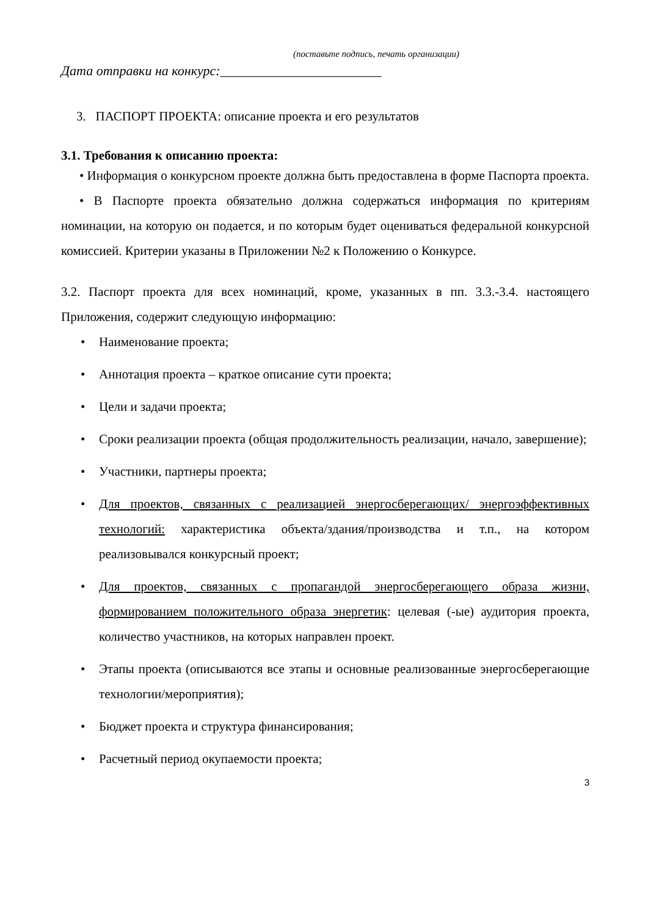(поставьте подпись, печать организации)
Дата отправки на конкурс:________________________
3. ПАСПОРТ ПРОЕКТА: описание проекта и его результатов
3.1. Требования к описанию проекта:
• Информация о конкурсном проекте должна быть предоставлена в форме Паспорта проекта.
• В Паспорте проекта обязательно должна содержаться информация по критериям номинации, на которую он подается, и по которым будет оцениваться федеральной конкурсной комиссией. Критерии указаны в Приложении №2 к Положению о Конкурсе.
3.2. Паспорт проекта для всех номинаций, кроме, указанных в пп. 3.3.-3.4. настоящего Приложения, содержит следующую информацию:
• Наименование проекта;
• Аннотация проекта – краткое описание сути проекта;
• Цели и задачи проекта;
• Сроки реализации проекта (общая продолжительность реализации, начало, завершение);
• Участники, партнеры проекта;
• Для проектов, связанных с реализацией энергосберегающих/ энергоэффективных технологий: характеристика объекта/здания/производства и т.п., на котором реализовывался конкурсный проект;
• Для проектов, связанных с пропагандой энергосберегающего образа жизни, формированием положительного образа энергетик: целевая (-ые) аудитория проекта, количество участников, на которых направлен проект.
• Этапы проекта (описываются все этапы и основные реализованные энергосберегающие технологии/мероприятия);
• Бюджет проекта и структура финансирования;
• Расчетный период окупаемости проекта;
3